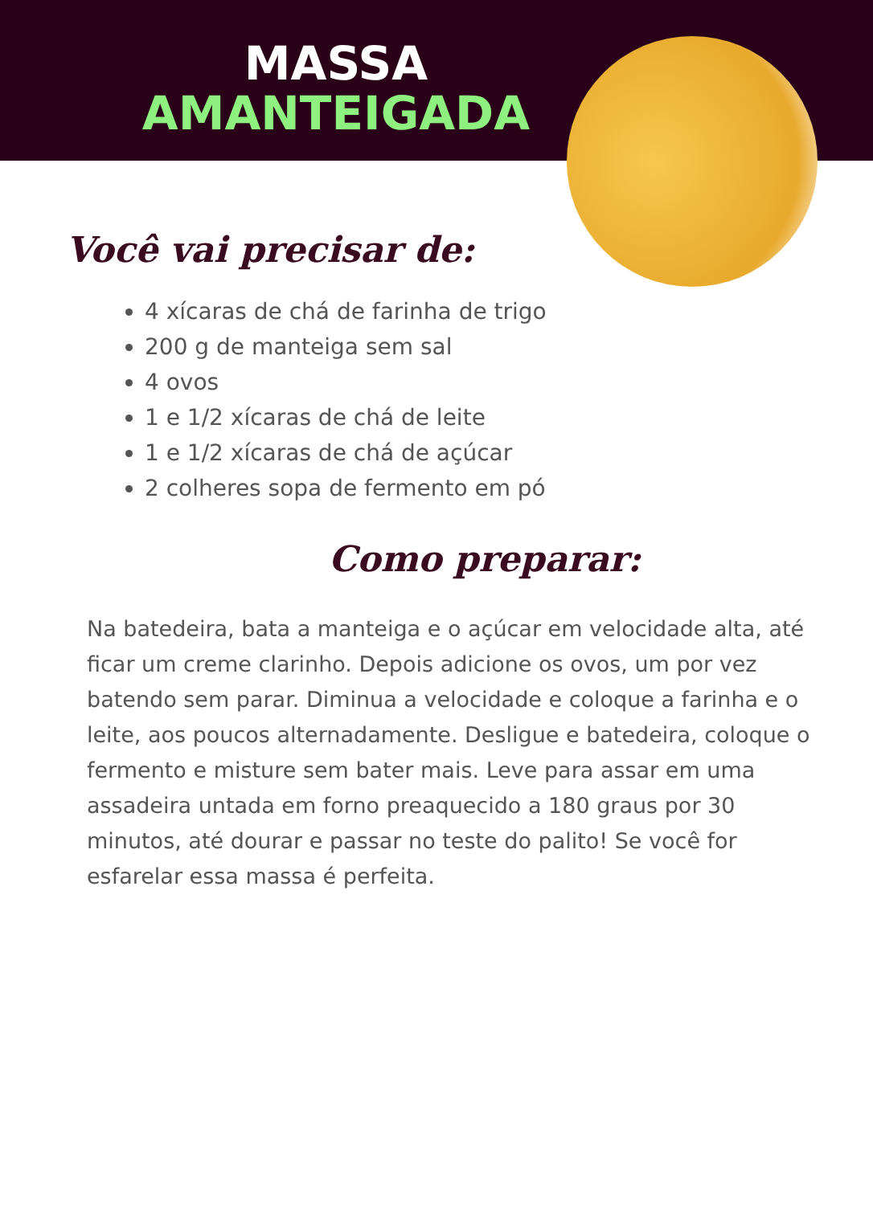MASSA
AMANTEIGADA
Você vai precisar de:
4 xícaras de chá de farinha de trigo
200 g de manteiga sem sal
4 ovos
1 e 1/2 xícaras de chá de leite
1 e 1/2 xícaras de chá de açúcar
2 colheres sopa de fermento em pó
Como preparar:
Na batedeira, bata a manteiga e o açúcar em velocidade alta, até ficar um creme clarinho. Depois adicione os ovos, um por vez batendo sem parar. Diminua a velocidade e coloque a farinha e o leite, aos poucos alternadamente. Desligue e batedeira, coloque o fermento e misture sem bater mais. Leve para assar em uma assadeira untada em forno preaquecido a 180 graus por 30 minutos, até dourar e passar no teste do palito! Se você for esfarelar essa massa é perfeita.